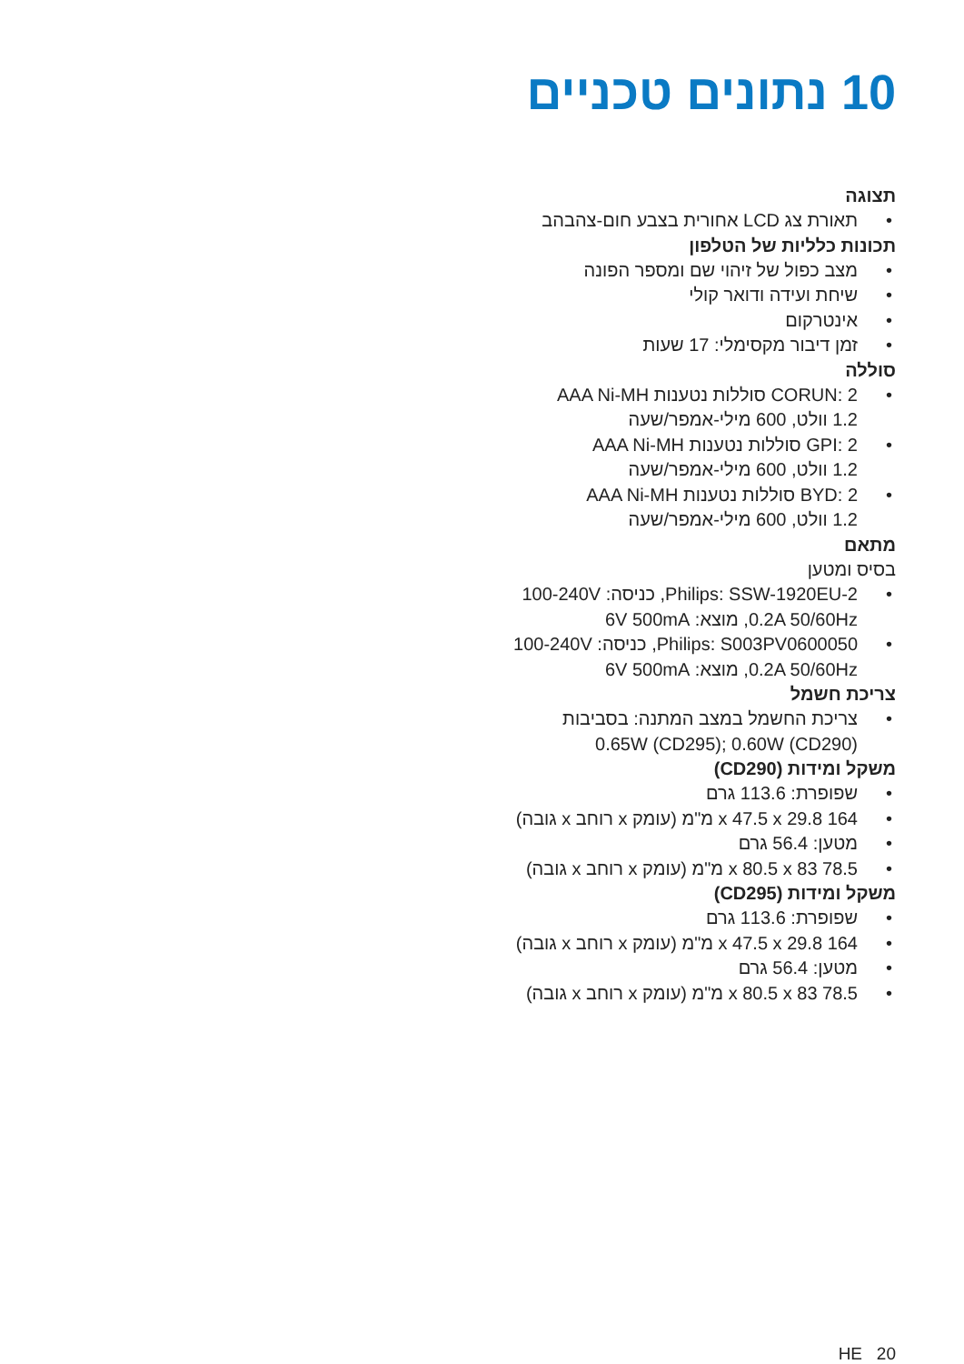10 נתונים טכניים
תצוגה
תאורת צג LCD אחורית בצבע חום-צהבהב
תכונות כלליות של הטלפון
מצב כפול של זיהוי שם ומספר הפונה
שיחת ועידה ודואר קולי
אינטרקום
זמן דיבור מקסימלי: 17 שעות
סוללה
CORUN: 2 סוללות נטענות AAA Ni-MH
1.2 וולט, 600 מילי-אמפר/שעה
GPI: 2 סוללות נטענות AAA Ni-MH
1.2 וולט, 600 מילי-אמפר/שעה
BYD: 2 סוללות נטענות AAA Ni-MH
1.2 וולט, 600 מילי-אמפר/שעה
מתאם
בסיס ומטען
Philips: SSW-1920EU-2, כניסה: 100-240V
0.2A 50/60Hz, מוצא: 6V 500mA
Philips: S003PV0600050, כניסה: 100-240V
0.2A 50/60Hz, מוצא: 6V 500mA
צריכת חשמל
צריכת החשמל במצב המתנה: בסביבות
0.65W (CD295); 0.60W (CD290)
משקל ומידות (CD290)
שפופרת: 113.6 גרם
164 x 47.5 x 29.8 מ"מ (עומק x רוחב x גובה)
מטען: 56.4 גרם
78.5 x 80.5 x 83 מ"מ (עומק x רוחב x גובה)
משקל ומידות (CD295)
שפופרת: 113.6 גרם
164 x 47.5 x 29.8 מ"מ (עומק x רוחב x גובה)
מטען: 56.4 גרם
78.5 x 80.5 x 83 מ"מ (עומק x רוחב x גובה)
HE 20